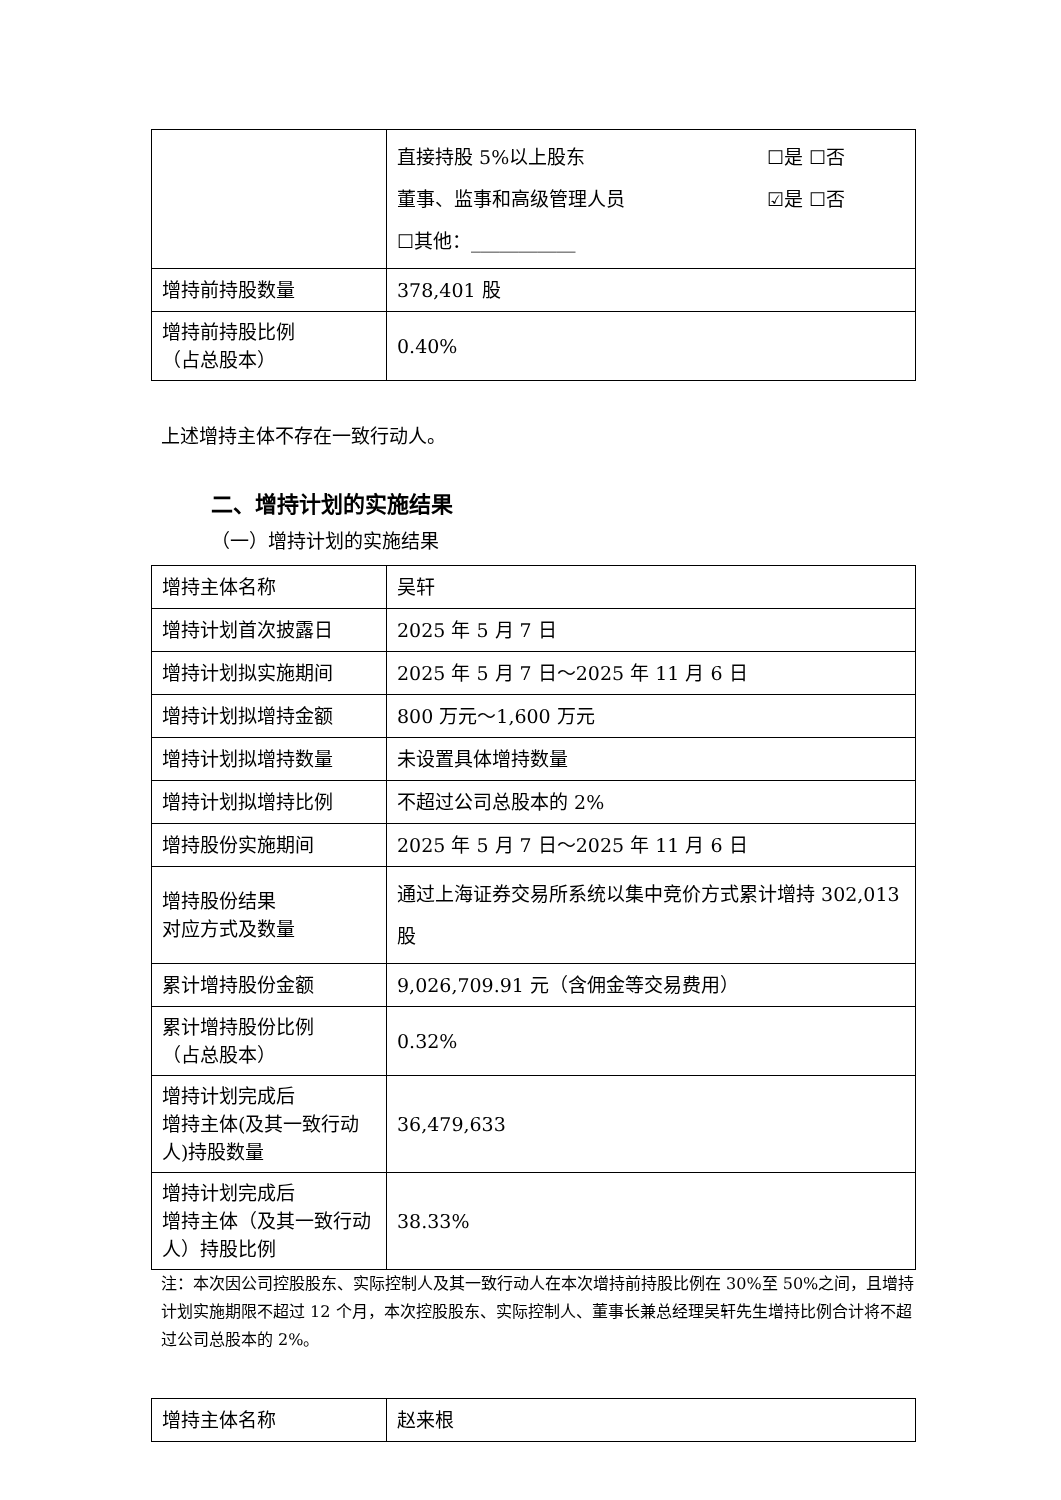| | 直接持股 5%以上股东 ☐是 ☐否 董事、监事和高级管理人员 ☑是 ☐否 ☐其他：___________ |
| 增持前持股数量 | 378,401 股 |
| 增持前持股比例 （占总股本） | 0.40% |
上述增持主体不存在一致行动人。
二、增持计划的实施结果
（一）增持计划的实施结果
| 增持主体名称 | 吴轩 |
| 增持计划首次披露日 | 2025 年 5 月 7 日 |
| 增持计划拟实施期间 | 2025 年 5 月 7 日～2025 年 11 月 6 日 |
| 增持计划拟增持金额 | 800 万元～1,600 万元 |
| 增持计划拟增持数量 | 未设置具体增持数量 |
| 增持计划拟增持比例 | 不超过公司总股本的 2% |
| 增持股份实施期间 | 2025 年 5 月 7 日～2025 年 11 月 6 日 |
| 增持股份结果 对应方式及数量 | 通过上海证券交易所系统以集中竞价方式累计增持 302,013 股 |
| 累计增持股份金额 | 9,026,709.91 元（含佣金等交易费用） |
| 累计增持股份比例 （占总股本） | 0.32% |
| 增持计划完成后 增持主体(及其一致行动人)持股数量 | 36,479,633 |
| 增持计划完成后 增持主体（及其一致行动人）持股比例 | 38.33% |
注：本次因公司控股股东、实际控制人及其一致行动人在本次增持前持股比例在 30%至 50%之间，且增持计划实施期限不超过 12 个月，本次控股股东、实际控制人、董事长兼总经理吴轩先生增持比例合计将不超过公司总股本的 2%。
| 增持主体名称 | 赵来根 |